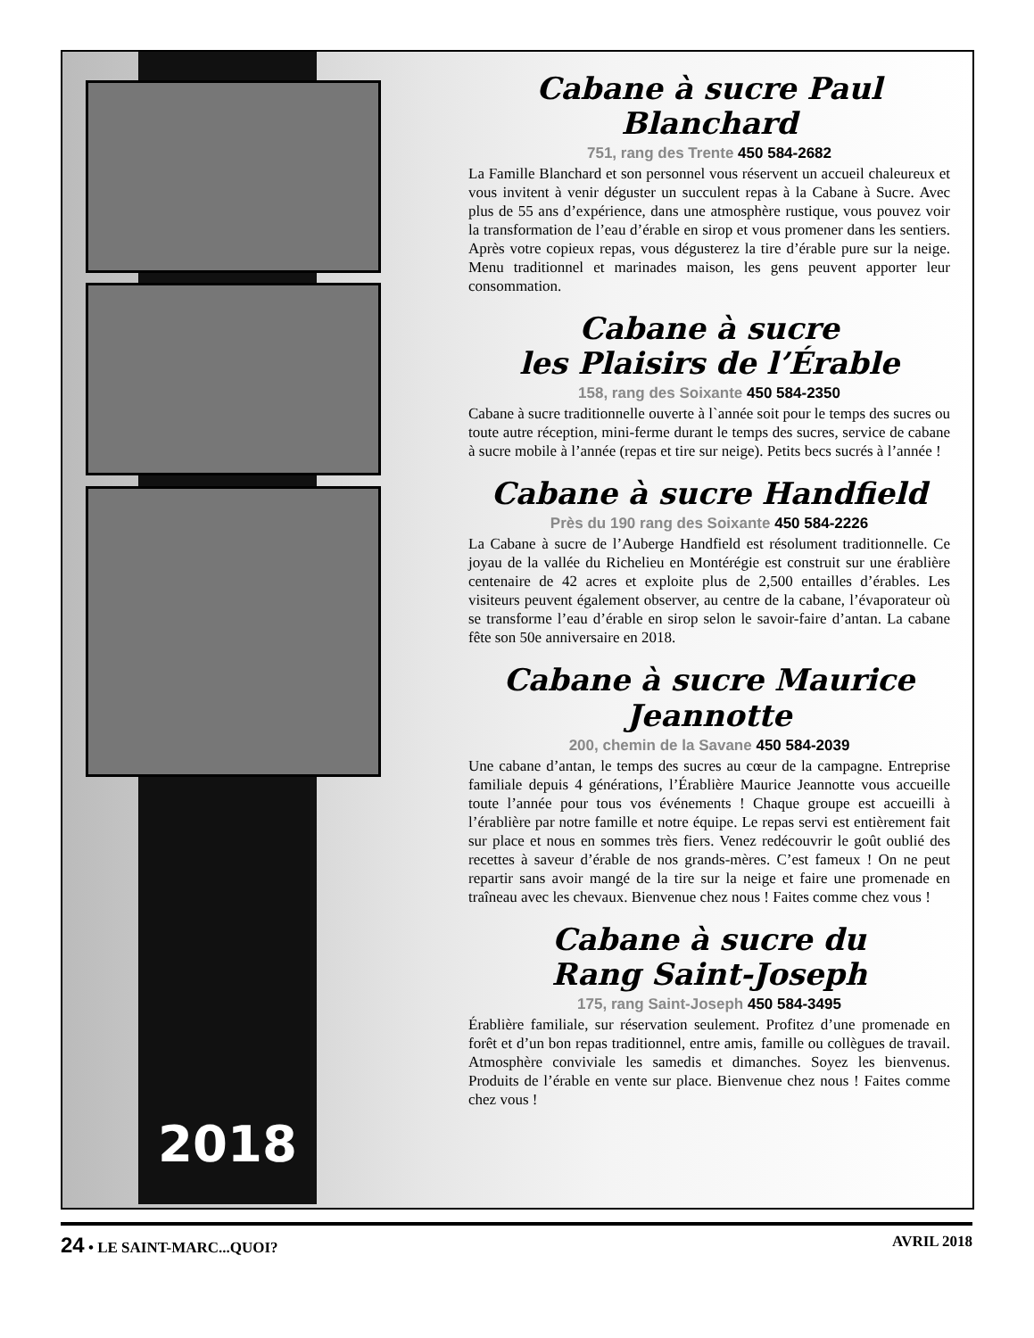2018
Cabane à sucre Paul Blanchard
751, rang des Trente 450 584-2682
La Famille Blanchard et son personnel vous réservent un accueil chaleureux et vous invitent à venir déguster un succulent repas à la Cabane à Sucre. Avec plus de 55 ans d’expérience, dans une atmosphère rustique, vous pouvez voir la transformation de l’eau d’érable en sirop et vous promener dans les sentiers. Après votre copieux repas, vous dégusterez la tire d’érable pure sur la neige. Menu traditionnel et marinades maison, les gens peuvent apporter leur consommation.
Cabane à sucre
les Plaisirs de l’Érable
158, rang des Soixante 450 584-2350
Cabane à sucre traditionnelle ouverte à l`année soit pour le temps des sucres ou toute autre réception, mini-ferme durant le temps des sucres, service de cabane à sucre mobile à l’année (repas et tire sur neige). Petits becs sucrés à l’année !
Cabane à sucre Handfield
Près du 190 rang des Soixante 450 584-2226
La Cabane à sucre de l’Auberge Handfield est résolument traditionnelle. Ce joyau de la vallée du Richelieu en Montérégie est construit sur une érablière centenaire de 42 acres et exploite plus de 2,500 entailles d’érables. Les visiteurs peuvent également observer, au centre de la cabane, l’évaporateur où se transforme l’eau d’érable en sirop selon le savoir-faire d’antan. La cabane fête son 50e anniversaire en 2018.
Cabane à sucre Maurice Jeannotte
200, chemin de la Savane 450 584-2039
Une cabane d’antan, le temps des sucres au cœur de la campagne. Entreprise familiale depuis 4 générations, l’Érablière Maurice Jeannotte vous accueille toute l’année pour tous vos événements ! Chaque groupe est accueilli à l’érablière par notre famille et notre équipe. Le repas servi est entièrement fait sur place et nous en sommes très fiers. Venez redécouvrir le goût oublié des recettes à saveur d’érable de nos grands-mères. C’est fameux ! On ne peut repartir sans avoir mangé de la tire sur la neige et faire une promenade en traîneau avec les chevaux. Bienvenue chez nous ! Faites comme chez vous !
Cabane à sucre du
Rang Saint-Joseph
175, rang Saint-Joseph 450 584-3495
Érablière familiale, sur réservation seulement. Profitez d’une promenade en forêt et d’un bon repas traditionnel, entre amis, famille ou collègues de travail. Atmosphère conviviale les samedis et dimanches. Soyez les bienvenus. Produits de l’érable en vente sur place. Bienvenue chez nous ! Faites comme chez vous !
24 • LE SAINT-MARC...QUOI? AVRIL 2018